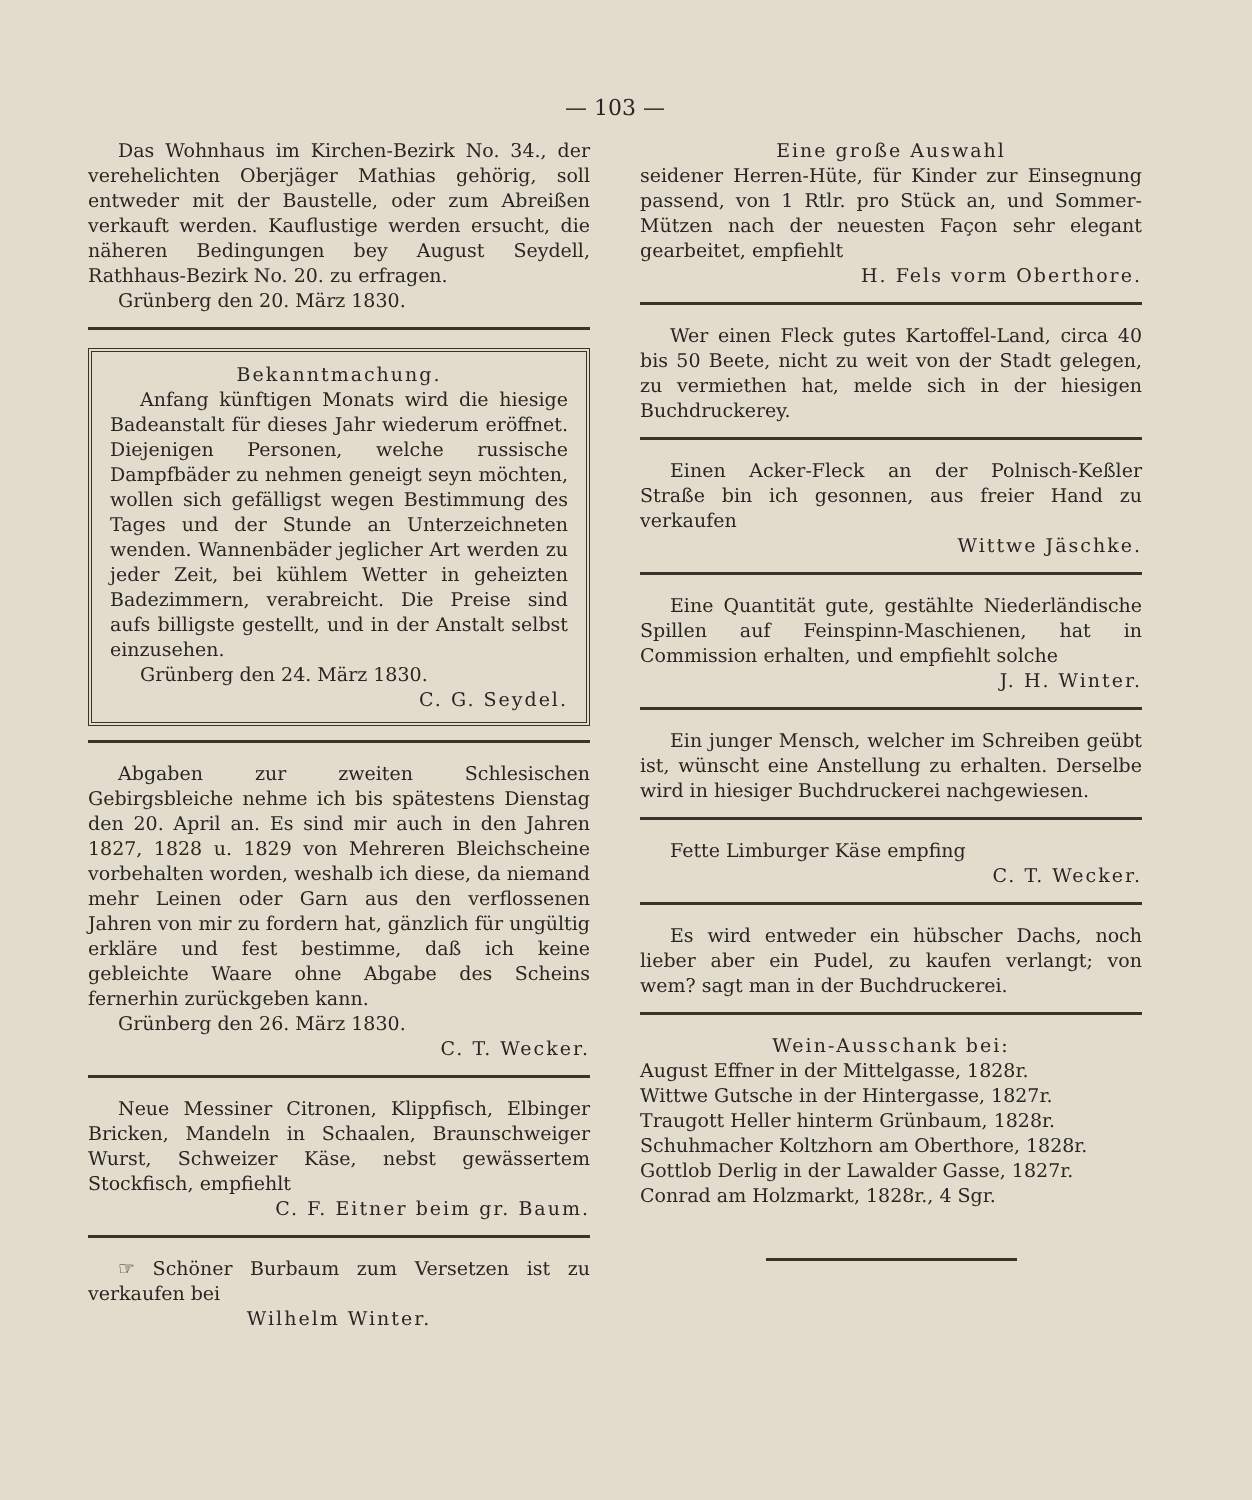— 103 —
Das Wohnhaus im Kirchen-Bezirk No. 34., der verehelichten Oberjäger Mathias gehörig, soll entweder mit der Baustelle, oder zum Abreißen verkauft werden. Kauflustige werden ersucht, die näheren Bedingungen bey August Seydell, Rathhaus-Bezirk No. 20. zu erfragen.
Grünberg den 20. März 1830.
Bekanntmachung.
Anfang künftigen Monats wird die hiesige Badeanstalt für dieses Jahr wiederum eröffnet. Diejenigen Personen, welche russische Dampfbäder zu nehmen geneigt seyn möchten, wollen sich gefälligst wegen Bestimmung des Tages und der Stunde an Unterzeichneten wenden. Wannenbäder jeglicher Art werden zu jeder Zeit, bei kühlem Wetter in geheizten Badezimmern, verabreicht. Die Preise sind aufs billigste gestellt, und in der Anstalt selbst einzusehen.
Grünberg den 24. März 1830.
C. G. Seydel.
Abgaben zur zweiten Schlesischen Gebirgsbleiche nehme ich bis spätestens Dienstag den 20. April an. Es sind mir auch in den Jahren 1827, 1828 u. 1829 von Mehreren Bleichscheine vorbehalten worden, weshalb ich diese, da niemand mehr Leinen oder Garn aus den verflossenen Jahren von mir zu fordern hat, gänzlich für ungültig erkläre und fest bestimme, daß ich keine gebleichte Waare ohne Abgabe des Scheins fernerhin zurückgeben kann.
Grünberg den 26. März 1830.
C. T. Wecker.
Neue Messiner Citronen, Klippfisch, Elbinger Bricken, Mandeln in Schaalen, Braunschweiger Wurst, Schweizer Käse, nebst gewässertem Stockfisch, empfiehlt
C. F. Eitner beim gr. Baum.
☞ Schöner Burbaum zum Versetzen ist zu verkaufen bei
Wilhelm Winter.
Eine große Auswahl
seidener Herren-Hüte, für Kinder zur Einsegnung passend, von 1 Rtlr. pro Stück an, und Sommer-Mützen nach der neuesten Façon sehr elegant gearbeitet, empfiehlt
H. Fels vorm Oberthore.
Wer einen Fleck gutes Kartoffel-Land, circa 40 bis 50 Beete, nicht zu weit von der Stadt gelegen, zu vermiethen hat, melde sich in der hiesigen Buchdruckerey.
Einen Acker-Fleck an der Polnisch-Keßler Straße bin ich gesonnen, aus freier Hand zu verkaufen
Wittwe Jäschke.
Eine Quantität gute, gestählte Niederländische Spillen auf Feinspinn-Maschienen, hat in Commission erhalten, und empfiehlt solche
J. H. Winter.
Ein junger Mensch, welcher im Schreiben geübt ist, wünscht eine Anstellung zu erhalten. Derselbe wird in hiesiger Buchdruckerei nachgewiesen.
Fette Limburger Käse empfing
C. T. Wecker.
Es wird entweder ein hübscher Dachs, noch lieber aber ein Pudel, zu kaufen verlangt; von wem? sagt man in der Buchdruckerei.
Wein-Ausschank bei:
August Effner in der Mittelgasse, 1828r.
Wittwe Gutsche in der Hintergasse, 1827r.
Traugott Heller hinterm Grünbaum, 1828r.
Schuhmacher Koltzhorn am Oberthore, 1828r.
Gottlob Derlig in der Lawalder Gasse, 1827r.
Conrad am Holzmarkt, 1828r., 4 Sgr.